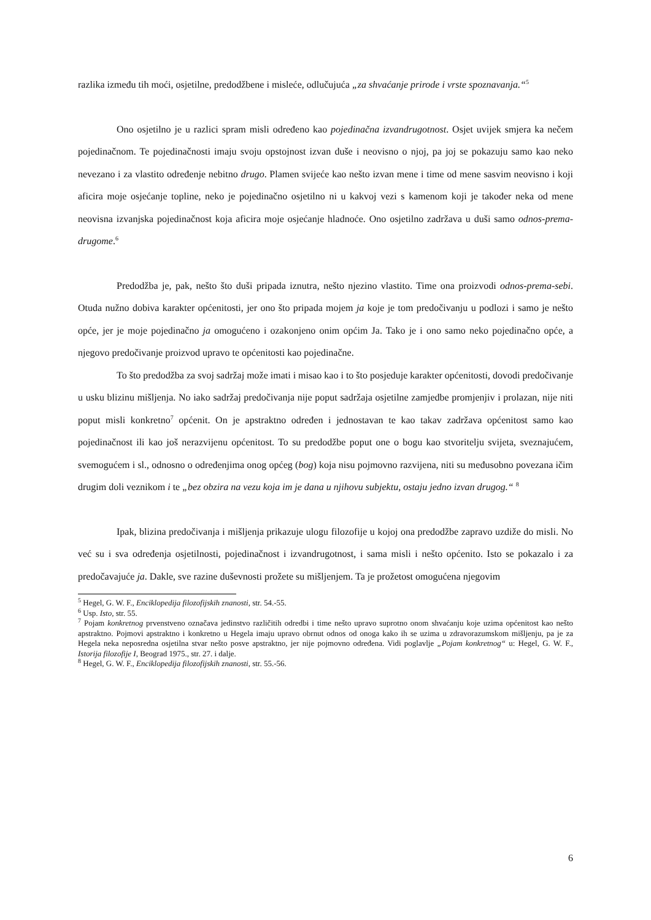razlika između tih moći, osjetilne, predodžbene i misleće, odlučujuća „za shvaćanje prirode i vrste spoznavanja.“<sup>5</sup>
Ono osjetilno je u razlici spram misli određeno kao pojedinačna izvandrugotnost. Osjet uvijek smjera ka nečem pojedinačnom. Te pojedinačnosti imaju svoju opstojnost izvan duše i neovisno o njoj, pa joj se pokazuju samo kao neko nevezano i za vlastito određenje nebitno drugo. Plamen svijeće kao nešto izvan mene i time od mene sasvim neovisno i koji aficira moje osjećanje topline, neko je pojedinačno osjetilno ni u kakvoj vezi s kamenom koji je također neka od mene neovisna izvanjska pojedinačnost koja aficira moje osjećanje hladnoće. Ono osjetilno zadržava u duši samo odnos-prema-drugome.<sup>6</sup>
Predodžba je, pak, nešto što duši pripada iznutra, nešto njezino vlastito. Time ona proizvodi odnos-prema-sebi. Otuda nužno dobiva karakter općenitosti, jer ono što pripada mojem ja koje je tom predočivanju u podlozi i samo je nešto opće, jer je moje pojedinačno ja omogućeno i ozakonjeno onim općim Ja. Tako je i ono samo neko pojedinačno opće, a njegovo predočivanje proizvod upravo te općenitosti kao pojedinačne.
To što predodžba za svoj sadržaj može imati i misao kao i to što posjeduje karakter općenitosti, dovodi predočivanje u usku blizinu mišljenja. No iako sadržaj predočivanja nije poput sadržaja osjetilne zamjedbe promjenjiv i prolazan, nije niti poput misli konkretno<sup>7</sup> općenit. On je apstraktno određen i jednostavan te kao takav zadržava općenitost samo kao pojedinačnost ili kao još nerazvijenu općenitost. To su predodžbe poput one o bogu kao stvoritelju svijeta, sveznajućem, svemogućem i sl., odnosno o određenjima onog općeg (bog) koja nisu pojmovno razvijena, niti su međusobno povezana ičim drugim doli veznikom i te „bez obzira na vezu koja im je dana u njihovu subjektu, ostaju jedno izvan drugog.“ <sup>8</sup>
Ipak, blizina predočivanja i mišljenja prikazuje ulogu filozofije u kojoj ona predodžbe zapravo uzdiže do misli. No već su i sva određenja osjetilnosti, pojedinačnost i izvandrugotnost, i sama misli i nešto općenito. Isto se pokazalo i za predočavajuće ja. Dakle, sve razine duševnosti prožete su mišljenjem. Ta je prožetost omogućena njegovim
<sup>5</sup> Hegel, G. W. F., Enciklopedija filozofijskih znanosti, str. 54.-55.
<sup>6</sup> Usp. Isto, str. 55.
<sup>7</sup> Pojam konkretnog prvenstveno označava jedinstvo različitih odredbi i time nešto upravo suprotno onom shvaćanju koje uzima općenitost kao nešto apstraktno. Pojmovi apstraktno i konkretno u Hegela imaju upravo obrnut odnos od onoga kako ih se uzima u zdravorazumskom mišljenju, pa je za Hegela neka neposredna osjetilna stvar nešto posve apstraktno, jer nije pojmovno određena. Vidi poglavlje „Pojam konkretnog“ u: Hegel, G. W. F., Istorija filozofije I, Beograd 1975., str. 27. i dalje.
<sup>8</sup> Hegel, G. W. F., Enciklopedija filozofijskih znanosti, str. 55.-56.
6